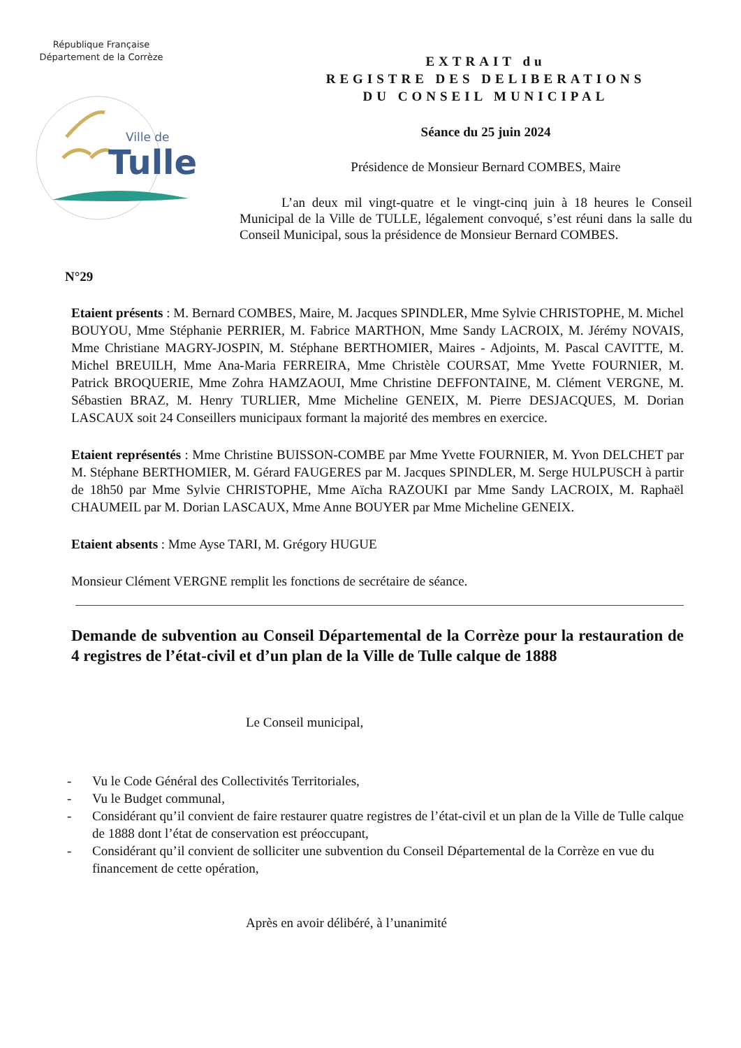République Française
Département de la Corrèze
Ville de
Tulle
EXTRAIT du
REGISTRE DES DELIBERATIONS
DU CONSEIL MUNICIPAL
Séance du 25 juin 2024
Présidence de Monsieur Bernard COMBES, Maire
L’an deux mil vingt-quatre et le vingt-cinq juin à 18 heures le Conseil Municipal de la Ville de TULLE, légalement convoqué, s’est réuni dans la salle du Conseil Municipal, sous la présidence de Monsieur Bernard COMBES.
N°29
Etaient présents : M. Bernard COMBES, Maire, M. Jacques SPINDLER, Mme Sylvie CHRISTOPHE, M. Michel BOUYOU, Mme Stéphanie PERRIER, M. Fabrice MARTHON, Mme Sandy LACROIX, M. Jérémy NOVAIS, Mme Christiane MAGRY-JOSPIN, M. Stéphane BERTHOMIER, Maires - Adjoints, M. Pascal CAVITTE, M. Michel BREUILH, Mme Ana-Maria FERREIRA, Mme Christèle COURSAT, Mme Yvette FOURNIER, M. Patrick BROQUERIE, Mme Zohra HAMZAOUI, Mme Christine DEFFONTAINE, M. Clément VERGNE, M. Sébastien BRAZ, M. Henry TURLIER, Mme Micheline GENEIX, M. Pierre DESJACQUES, M. Dorian LASCAUX soit 24 Conseillers municipaux formant la majorité des membres en exercice.
Etaient représentés : Mme Christine BUISSON-COMBE par Mme Yvette FOURNIER, M. Yvon DELCHET par M. Stéphane BERTHOMIER, M. Gérard FAUGERES par M. Jacques SPINDLER, M. Serge HULPUSCH à partir de 18h50 par Mme Sylvie CHRISTOPHE, Mme Aïcha RAZOUKI par Mme Sandy LACROIX, M. Raphaël CHAUMEIL par M. Dorian LASCAUX, Mme Anne BOUYER par Mme Micheline GENEIX.
Etaient absents : Mme Ayse TARI, M. Grégory HUGUE
Monsieur Clément VERGNE remplit les fonctions de secrétaire de séance.
Demande de subvention au Conseil Départemental de la Corrèze pour la restauration de 4 registres de l’état-civil et d’un plan de la Ville de Tulle calque de 1888
Le Conseil municipal,
- Vu le Code Général des Collectivités Territoriales,
- Vu le Budget communal,
- Considérant qu’il convient de faire restaurer quatre registres de l’état-civil et un plan de la Ville de Tulle calque de 1888 dont l’état de conservation est préoccupant,
- Considérant qu’il convient de solliciter une subvention du Conseil Départemental de la Corrèze en vue du financement de cette opération,
Après en avoir délibéré, à l’unanimité